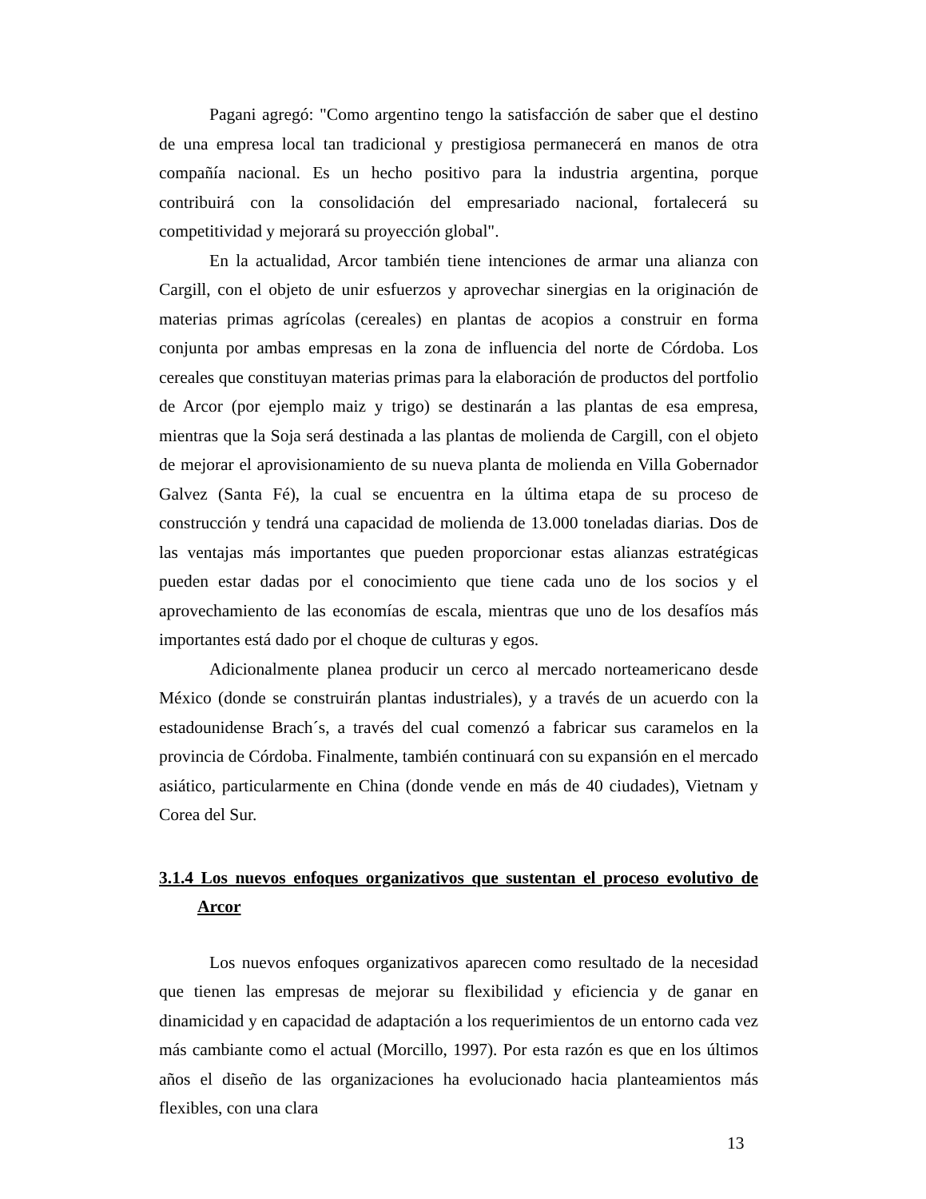Pagani agregó: "Como argentino tengo la satisfacción de saber que el destino de una empresa local tan tradicional y prestigiosa permanecerá en manos de otra compañía nacional. Es un hecho positivo para la industria argentina, porque contribuirá con la consolidación del empresariado nacional, fortalecerá su competitividad y mejorará su proyección global".
En la actualidad, Arcor también tiene intenciones de armar una alianza con Cargill, con el objeto de unir esfuerzos y aprovechar sinergias en la originación de materias primas agrícolas (cereales) en plantas de acopios a construir en forma conjunta por ambas empresas en la zona de influencia del norte de Córdoba. Los cereales que constituyan materias primas para la elaboración de productos del portfolio de Arcor (por ejemplo maiz y trigo) se destinarán a las plantas de esa empresa, mientras que la Soja será destinada a las plantas de molienda de Cargill, con el objeto de mejorar el aprovisionamiento de su nueva planta de molienda en Villa Gobernador Galvez (Santa Fé), la cual se encuentra en la última etapa de su proceso de construcción y tendrá una capacidad de molienda de 13.000 toneladas diarias. Dos de las ventajas más importantes que pueden proporcionar estas alianzas estratégicas pueden estar dadas por el conocimiento que tiene cada uno de los socios y el aprovechamiento de las economías de escala, mientras que uno de los desafíos más importantes está dado por el choque de culturas y egos.
Adicionalmente planea producir un cerco al mercado norteamericano desde México (donde se construirán plantas industriales), y a través de un acuerdo con la estadounidense Brach´s, a través del cual comenzó a fabricar sus caramelos en la provincia de Córdoba. Finalmente, también continuará con su expansión en el mercado asiático, particularmente en China (donde vende en más de 40 ciudades), Vietnam y Corea del Sur.
3.1.4 Los nuevos enfoques organizativos que sustentan el proceso evolutivo de Arcor
Los nuevos enfoques organizativos aparecen como resultado de la necesidad que tienen las empresas de mejorar su flexibilidad y eficiencia y de ganar en dinamicidad y en capacidad de adaptación a los requerimientos de un entorno cada vez más cambiante como el actual (Morcillo, 1997). Por esta razón es que en los últimos años el diseño de las organizaciones ha evolucionado hacia planteamientos más flexibles, con una clara
13